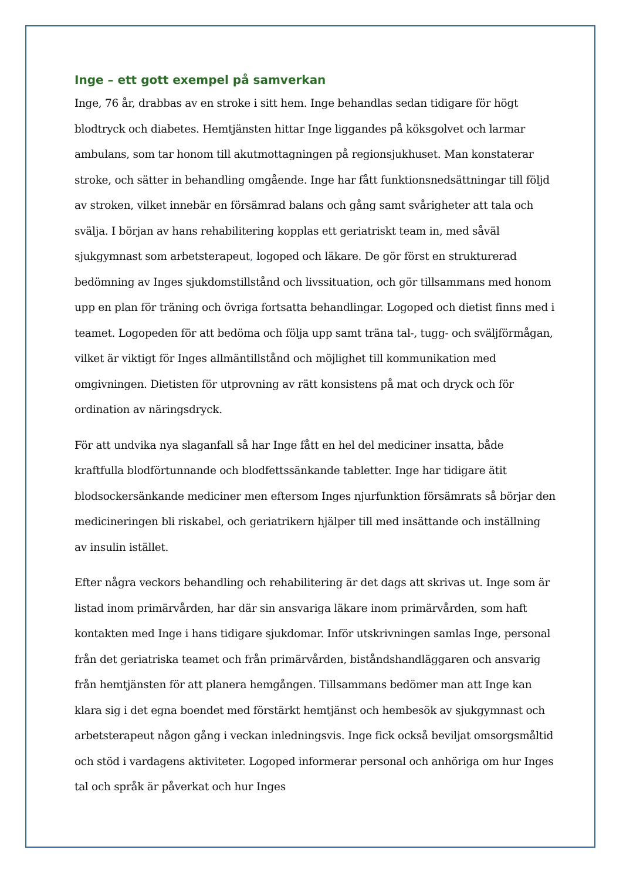Inge – ett gott exempel på samverkan
Inge, 76 år, drabbas av en stroke i sitt hem. Inge behandlas sedan tidigare för högt blodtryck och diabetes. Hemtjänsten hittar Inge liggandes på köksgolvet och larmar ambulans, som tar honom till akutmottagningen på regionsjukhuset. Man konstaterar stroke, och sätter in behandling omgående. Inge har fått funktionsnedsättningar till följd av stroken, vilket innebär en försämrad balans och gång samt svårigheter att tala och svälja. I början av hans rehabilitering kopplas ett geriatriskt team in, med såväl sjukgymnast som arbetsterapeut, logoped och läkare. De gör först en strukturerad bedömning av Inges sjukdomstillstånd och livssituation, och gör tillsammans med honom upp en plan för träning och övriga fortsatta behandlingar. Logoped och dietist finns med i teamet. Logopeden för att bedöma och följa upp samt träna tal-, tugg- och sväljförmågan, vilket är viktigt för Inges allmäntillstånd och möjlighet till kommunikation med omgivningen. Dietisten för utprovning av rätt konsistens på mat och dryck och för ordination av näringsdryck.
För att undvika nya slaganfall så har Inge fått en hel del mediciner insatta, både kraftfulla blodförtunnande och blodfettssänkande tabletter. Inge har tidigare ätit blodsockersänkande mediciner men eftersom Inges njurfunktion försämrats så börjar den medicineringen bli riskabel, och geriatrikern hjälper till med insättande och inställning av insulin istället.
Efter några veckors behandling och rehabilitering är det dags att skrivas ut. Inge som är listad inom primärvården, har där sin ansvariga läkare inom primärvården, som haft kontakten med Inge i hans tidigare sjukdomar. Inför utskrivningen samlas Inge, personal från det geriatriska teamet och från primärvården, biståndshandläggaren och ansvarig från hemtjänsten för att planera hemgången. Tillsammans bedömer man att Inge kan klara sig i det egna boendet med förstärkt hemtjänst och hembesök av sjukgymnast och arbetsterapeut någon gång i veckan inledningsvis. Inge fick också beviljat omsorgsmåltid och stöd i vardagens aktiviteter. Logoped informerar personal och anhöriga om hur Inges tal och språk är påverkat och hur Inges